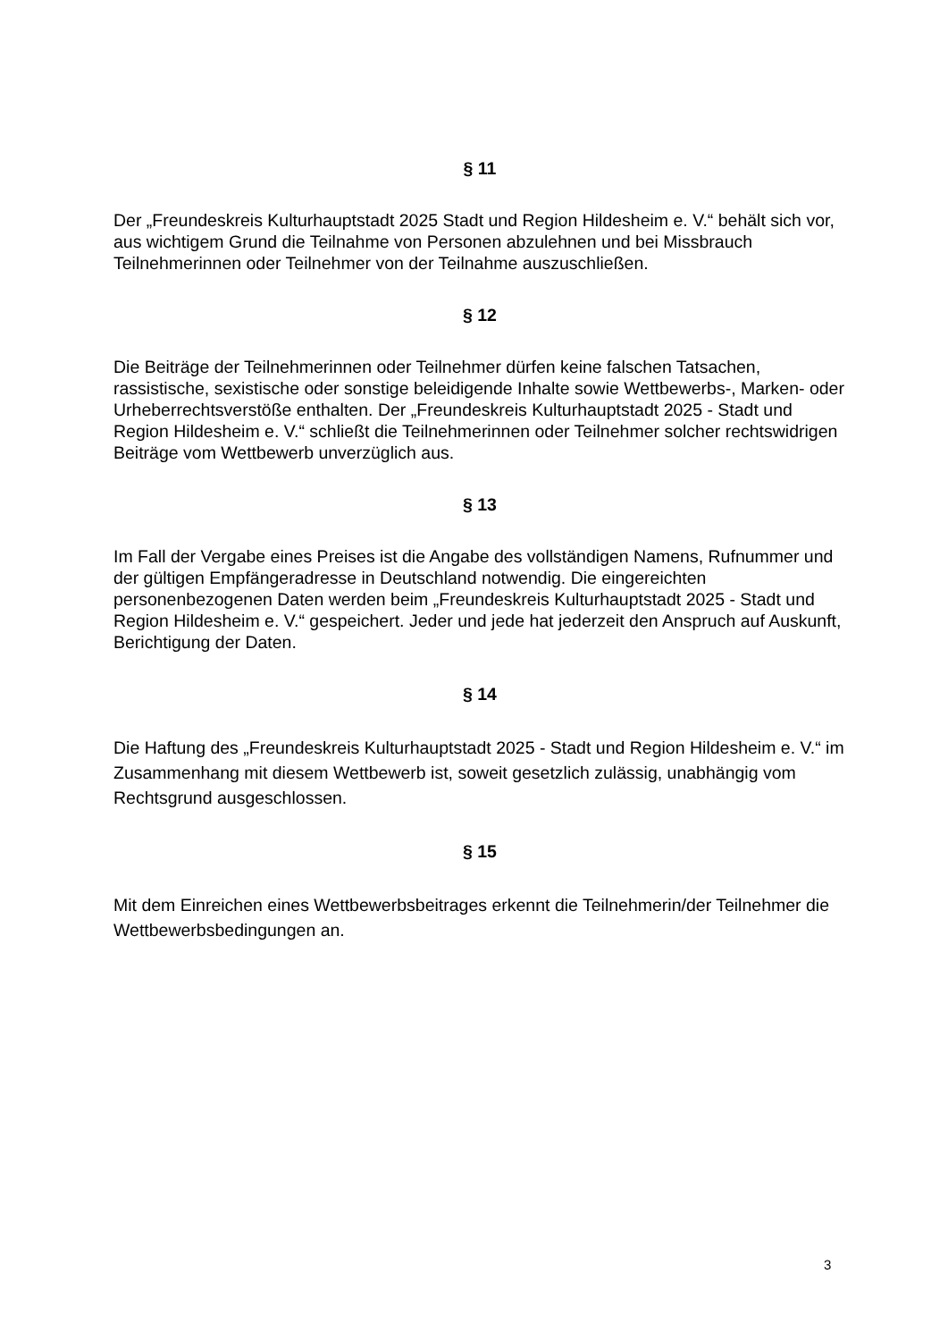§ 11
Der „Freundeskreis Kulturhauptstadt 2025 Stadt und Region Hildesheim e. V.“ behält sich vor, aus wichtigem Grund die Teilnahme von Personen abzulehnen und bei Missbrauch Teilnehmerinnen oder Teilnehmer von der Teilnahme auszuschließen.
§ 12
Die Beiträge der Teilnehmerinnen oder Teilnehmer dürfen keine falschen Tatsachen, rassistische, sexistische oder sonstige beleidigende Inhalte sowie Wettbewerbs-, Marken- oder Urheberrechtsverstöße enthalten. Der „Freundeskreis Kulturhauptstadt 2025 - Stadt und Region Hildesheim e. V.“ schließt die Teilnehmerinnen oder Teilnehmer solcher rechtswidrigen Beiträge vom Wettbewerb unverzüglich aus.
§ 13
Im Fall der Vergabe eines Preises ist die Angabe des vollständigen Namens, Rufnummer und der gültigen Empfängeradresse in Deutschland notwendig. Die eingereichten personenbezogenen Daten werden beim „Freundeskreis Kulturhauptstadt 2025 - Stadt und Region Hildesheim e. V.“ gespeichert. Jeder und jede hat jederzeit den Anspruch auf Auskunft, Berichtigung der Daten.
§ 14
Die Haftung des „Freundeskreis Kulturhauptstadt 2025 - Stadt und Region Hildesheim e. V.“ im Zusammenhang mit diesem Wettbewerb ist, soweit gesetzlich zulässig, unabhängig vom Rechtsgrund ausgeschlossen.
§ 15
Mit dem Einreichen eines Wettbewerbsbeitrages erkennt die Teilnehmerin/der Teilnehmer die Wettbewerbsbedingungen an.
3